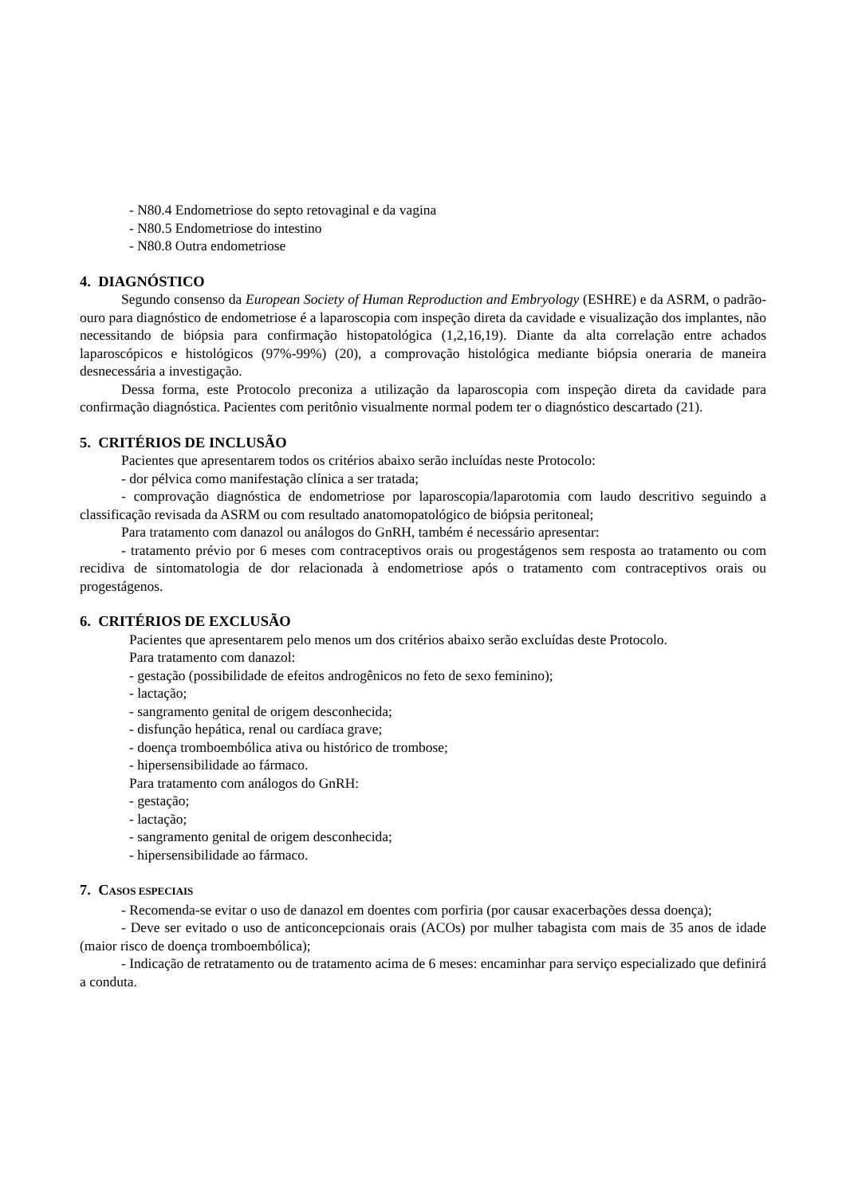- N80.4 Endometriose do septo retovaginal e da vagina
- N80.5 Endometriose do intestino
- N80.8 Outra endometriose
4. DIAGNÓSTICO
Segundo consenso da European Society of Human Reproduction and Embryology (ESHRE) e da ASRM, o padrão-ouro para diagnóstico de endometriose é a laparoscopia com inspeção direta da cavidade e visualização dos implantes, não necessitando de biópsia para confirmação histopatológica (1,2,16,19). Diante da alta correlação entre achados laparoscópicos e histológicos (97%-99%) (20), a comprovação histológica mediante biópsia oneraria de maneira desnecessária a investigação.
Dessa forma, este Protocolo preconiza a utilização da laparoscopia com inspeção direta da cavidade para confirmação diagnóstica. Pacientes com peritônio visualmente normal podem ter o diagnóstico descartado (21).
5. CRITÉRIOS DE INCLUSÃO
Pacientes que apresentarem todos os critérios abaixo serão incluídas neste Protocolo:
- dor pélvica como manifestação clínica a ser tratada;
- comprovação diagnóstica de endometriose por laparoscopia/laparotomia com laudo descritivo seguindo a classificação revisada da ASRM ou com resultado anatomopatológico de biópsia peritoneal;
Para tratamento com danazol ou análogos do GnRH, também é necessário apresentar:
- tratamento prévio por 6 meses com contraceptivos orais ou progestágenos sem resposta ao tratamento ou com recidiva de sintomatologia de dor relacionada à endometriose após o tratamento com contraceptivos orais ou progestágenos.
6. CRITÉRIOS DE EXCLUSÃO
Pacientes que apresentarem pelo menos um dos critérios abaixo serão excluídas deste Protocolo.
Para tratamento com danazol:
- gestação (possibilidade de efeitos androgênicos no feto de sexo feminino);
- lactação;
- sangramento genital de origem desconhecida;
- disfunção hepática, renal ou cardíaca grave;
- doença tromboembólica ativa ou histórico de trombose;
- hipersensibilidade ao fármaco.
Para tratamento com análogos do GnRH:
- gestação;
- lactação;
- sangramento genital de origem desconhecida;
- hipersensibilidade ao fármaco.
7. CASOS ESPECIAIS
- Recomenda-se evitar o uso de danazol em doentes com porfiria (por causar exacerbações dessa doença);
- Deve ser evitado o uso de anticoncepcionais orais (ACOs) por mulher tabagista com mais de 35 anos de idade (maior risco de doença tromboembólica);
- Indicação de retratamento ou de tratamento acima de 6 meses: encaminhar para serviço especializado que definirá a conduta.